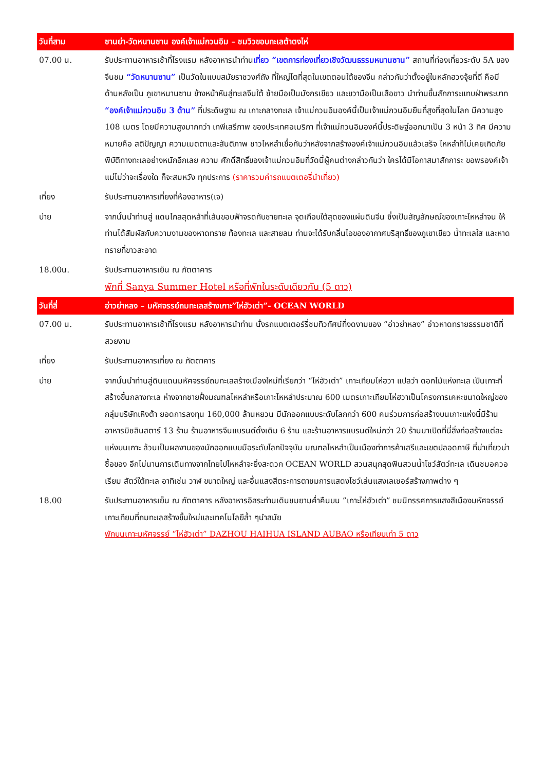| วันที่สาม | ซานย่า-วัดหนานซาน องค์เจ้าแม่กวนอิม – ชมวิวขอบทะเลต้าตงไห่ |
| 07.00 น. | รับประทานอาหารเช้าที่โรงแรม หลังอาหารนำท่าน เที่ยว “เขตการท่องเที่ยวเชิงวัฒนธรรมหนานซาน” สถานที่ท่องเที่ยวระดับ 5A ของจีนชม “วัดหนานซาน” เป็นวัดในแบบสมัยราชวงศ์ถัง ที่ใหญ่โตที่สุดในเขตตอนใต้ของจีน กล่าวกันว่าตั้งอยู่ในหลักฮวงจุ้ยที่ดี คือมี ด้านหลังเป็น ภูเขาหนานซาน ข้างหน้าหันสู่ทะเลจีนใต้ ซ้ายมือเป็นมังกรเขียว และขวามือเป็นเสือขาว นำท่านขึ้นสักการะแทบฝ่าพระบาท “องค์เจ้าแม่กวนอิม 3 ด้าน” ที่ประดิษฐาน ณ เกาะกลางทะเล เจ้าแม่กวนอิมองค์นี้เป็นเจ้าแม่กวนอิมยืนที่สูงที่สุดในโลก มีความสูง 108 เมตร โดยมีความสูงมากกว่า เทพีเสรีภาพ ของประเทศอเมริกา ที่เจ้าแม่กวนอิมองค์นี้ประดิษฐ์ออกมาเป็น 3 หน้า 3 ทิศ มีความหมายคือ สติปัญญา ความเมตตาและสันติภาพ ชาวไหหลำเชื่อกันว่าหลังจากสร้างองค์เจ้าแม่กวนอิมแล้วเสร็จ ไหหลำก็ไม่เคยเกิดภัยพิบัติทางทะเลอย่างหนักอีกเลย ความ ศักดิ์สิทธิ์ของเจ้าแม่กวนอิมที่วัดนี้ผู้คนต่างกล่าวกันว่า ใครได้มีโอกาสมาสักการะ ขอพรองค์เจ้าแม่ไม่ว่าจะเรื่องใด ก็จะสมหวัง ทุกประการ (ราคารวมค่ารถแบตเตอรี่นำเที่ยว) |
| เที่ยง | รับประทานอาหารเที่ยงที่ห้องอาหาร(เจ) |
| บ่าย | จากนั้นนำท่านสู่ แดนไกลสุดหล้าที่เส้นขอบฟ้าจรดกับชายทะเล จุดเกือบใต้สุดของแผ่นดินจีน ซึ่งเป็นสัญลักษณ์ของเกาะไหหลำจน ให้ท่านได้สัมผัสกับความงามของหาดทราย ท้องทะเล และสายลม ท่านจะได้รับกลิ่นไอของอากาศบริสุทธิ์ของภูเขาเขียว น้ำทะเลใส และหาดทรายที่ขาวสะอาด |
| 18.00น. | รับประทานอาหารเย็น ณ ภัตตาคาร พักที่ Sanya Summer Hotel หรือที่พักในระดับเดียวกัน (5 ดาว) |
| วันที่สี่ | อ่าวย่าหลง – มหัศจรรย์ถมทะเลสร้างเกาะ”ไห่ฮัวเต่า”- OCEAN WORLD |
| 07.00 น. | รับประทานอาหารเช้าที่โรงแรม หลังอาหารนำท่าน นั่งรถแบตเตอร์รี่ชมทิวทัศน์ที่งดงามของ “อ่าวย่าหลง” อ่าวหาดทรายธรรมชาติที่สวยงาม |
| เที่ยง | รับประทานอาหารเที่ยง ณ ภัตตาคาร |
| บ่าย | จากนั้นนำท่านสู่ดินแดนมหัศจรรย์ถมทะเลสร้างเมืองใหม่ที่เรียกว่า “ไห่ฮัวเต่า” เกาะเทียมไห่ฮวา แปลว่า ดอกไม้แห่งทะเล เป็นเกาะที่สร้างขึ้นกลางทะเล ห่างจากชายฝั่งมณฑลไหหลำหรือเกาะไหหลำประมาณ 600 เมตรเกาะเทียมไห่ฮวาเป็นโครงการเคหะขนาดใหญ่ของกลุ่มบริษัทเหิงต้า ยอดการลงทุน 160,000 ล้านหยวน มีนักออกแบบระดับโลกกว่า 600 คนร่วมการก่อสร้างบนเกาะแห่งนี้มีร้านอาหารมิชลินสตาร์ 13 ร้าน ร้านอาหารจีนแบรนด์ดั้งเดิม 6 ร้าน และร้านอาหารแบรนด์ใหม่กว่า 20 ร้านมาเปิดที่นี่สิ่งก่อสร้างแต่ละแห่งบนเกาะ ล้วนเป็นผลงานของนักออกแบบมือระดับโลกปัจจุบัน มณฑลไหหลำเป็นเมืองท่าการค้าเสรีและเขตปลอดภาษี ที่น่าเที่ยวน่าซื้อของ อีกไม่นานการเดินทางจากไทยไปไหหลำจะยิ่งสะดวก OCEAN WORLD สวนสนุกสุดฟินสวนน้ำโชว์สัตว์ทะเล เดินชมอควอเรียม สัตว์ใต้ทะเล อาทิเช่น วาฬ ขนาดใหญ่ และอื่นแสงสีตระการตาชมการแสดงโชว์เล่นแสงเลเซอร์สร้างภาพต่าง ๆ |
| 18.00 | รับประทานอาหารเย็น ณ ภัตตาคาร หลังอาหารอิสระท่านเดินชมยามค่ำคืนบน ”เกาะไห่ฮัวเต่า” ชมนิทรรศการแสงสีเมืองมหัศจรรย์เกาะเทียมที่ถมทะเลสร้างขึ้นใหม่และเทคโนโลยีล้ำ ๆนำสมัย พักบนเกาะมหัศจรรย์ “ไห่ฮัวเต่า” DAZHOU HAIHUA ISLAND AUBAO หรือเทียบเท่า 5 ดาว |